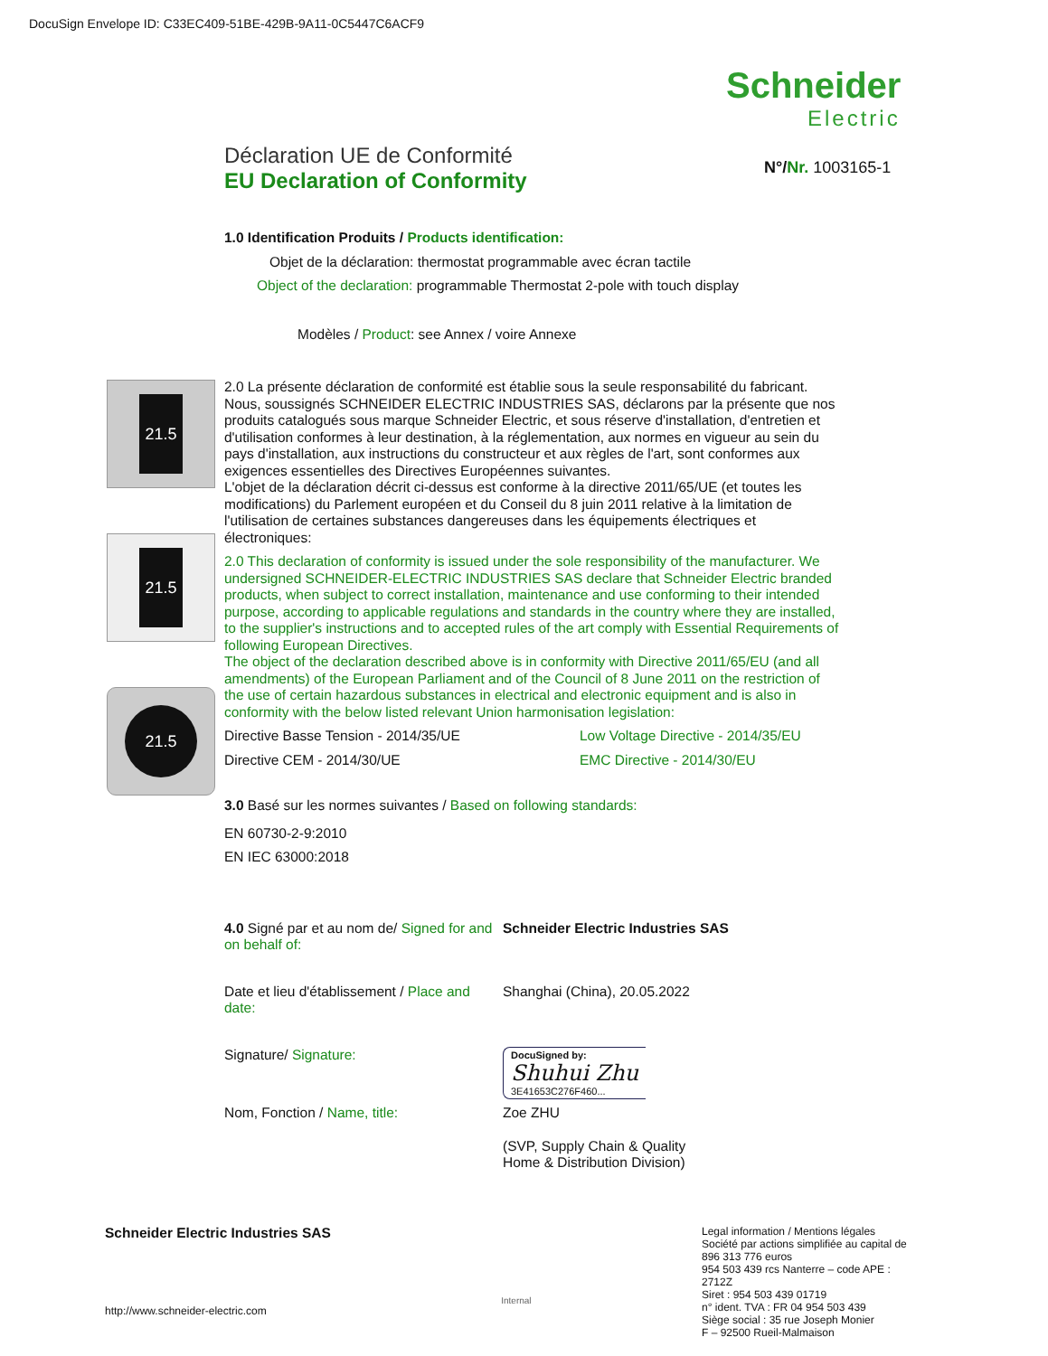DocuSign Envelope ID: C33EC409-51BE-429B-9A11-0C5447C6ACF9
Schneider
Electric
N°/Nr. 1003165-1
21.5
21.5
21.5
Déclaration UE de Conformité
EU Declaration of Conformity
1.0 Identification Produits / Products identification:
Objet de la déclaration: thermostat programmable avec écran tactile
Object of the declaration: programmable Thermostat 2-pole with touch display
Modèles / Product: see Annex / voire Annexe
2.0 La présente déclaration de conformité est établie sous la seule responsabilité du fabricant. Nous, soussignés SCHNEIDER ELECTRIC INDUSTRIES SAS, déclarons par la présente que nos produits catalogués sous marque Schneider Electric, et sous réserve d'installation, d'entretien et d'utilisation conformes à leur destination, à la réglementation, aux normes en vigueur au sein du pays d'installation, aux instructions du constructeur et aux règles de l'art, sont conformes aux exigences essentielles des Directives Européennes suivantes.
L'objet de la déclaration décrit ci-dessus est conforme à la directive 2011/65/UE (et toutes les modifications) du Parlement européen et du Conseil du 8 juin 2011 relative à la limitation de l'utilisation de certaines substances dangereuses dans les équipements électriques et électroniques:
2.0 This declaration of conformity is issued under the sole responsibility of the manufacturer. We undersigned SCHNEIDER-ELECTRIC INDUSTRIES SAS declare that Schneider Electric branded products, when subject to correct installation, maintenance and use conforming to their intended purpose, according to applicable regulations and standards in the country where they are installed, to the supplier's instructions and to accepted rules of the art comply with Essential Requirements of following European Directives.
The object of the declaration described above is in conformity with Directive 2011/65/EU (and all amendments) of the European Parliament and of the Council of 8 June 2011 on the restriction of the use of certain hazardous substances in electrical and electronic equipment and is also in conformity with the below listed relevant Union harmonisation legislation:
Directive Basse Tension - 2014/35/UE Low Voltage Directive - 2014/35/EU
Directive CEM - 2014/30/UE EMC Directive - 2014/30/EU
3.0 Basé sur les normes suivantes / Based on following standards:
EN 60730-2-9:2010
EN IEC 63000:2018
4.0 Signé par et au nom de/ Signed for and on behalf of:
Schneider Electric Industries SAS
Date et lieu d'établissement / Place and date:
Shanghai (China), 20.05.2022
Signature/ Signature:
DocuSigned by:
Shuhui Zhu
3E41653C276F460...
Nom, Fonction / Name, title: Zoe ZHU
(SVP, Supply Chain & Quality
Home & Distribution Division)
Schneider Electric Industries SAS
http://www.schneider-electric.com
Internal
Legal information / Mentions légales
Société par actions simplifiée au capital de 896 313 776 euros
954 503 439 rcs Nanterre – code APE : 2712Z
Siret : 954 503 439 01719
n° ident. TVA : FR 04 954 503 439
Siège social : 35 rue Joseph Monier
F – 92500 Rueil-Malmaison